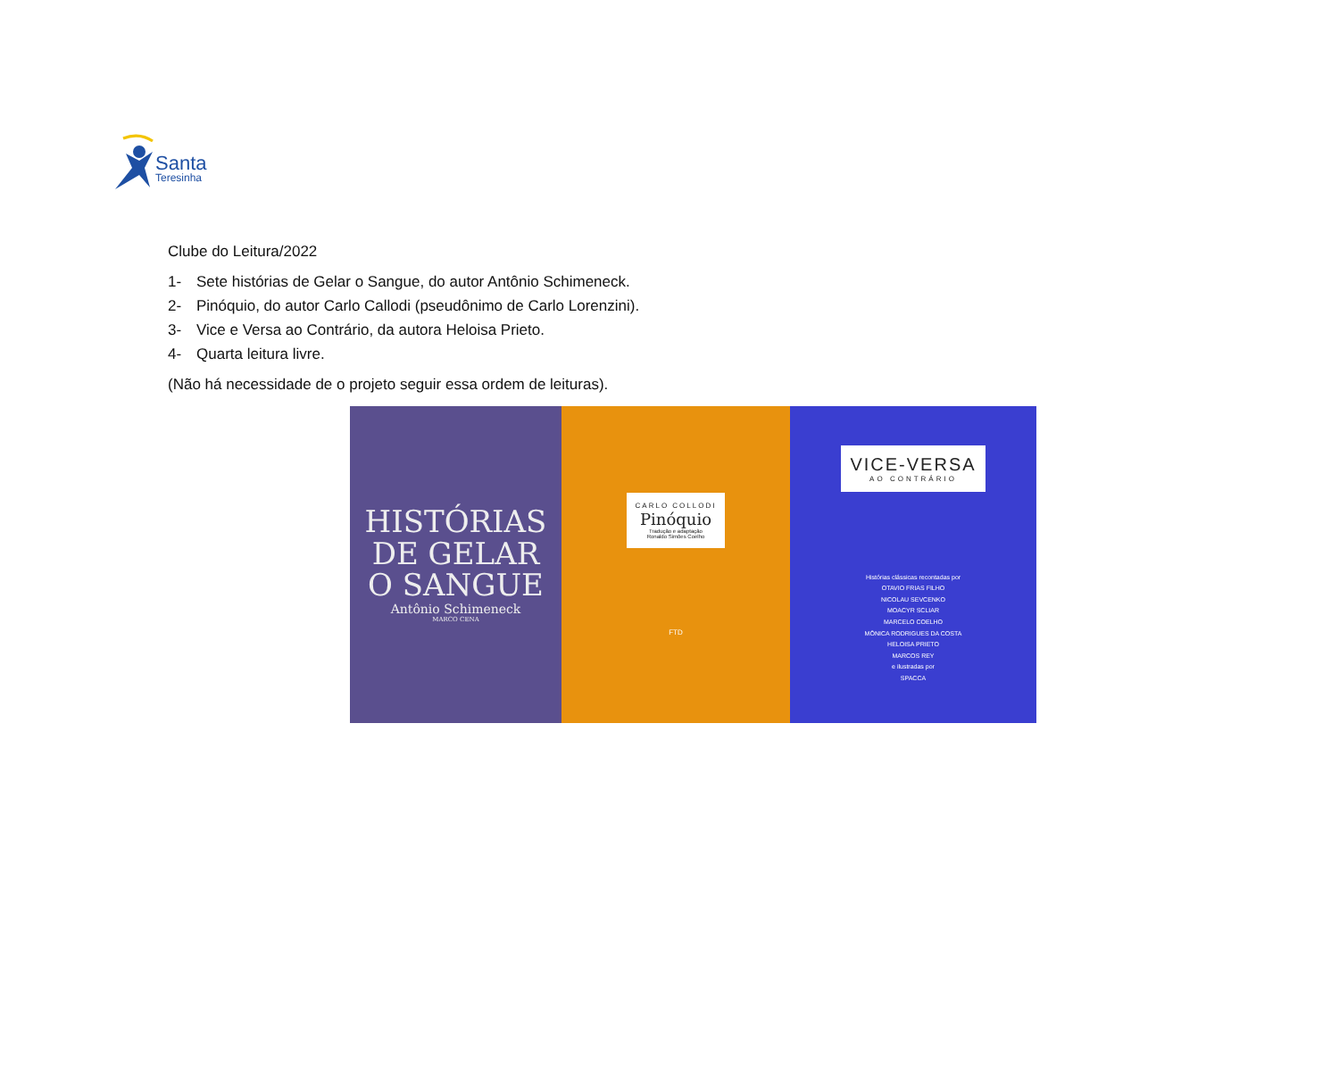Santa
Teresinha
Clube do Leitura/2022
1- Sete histórias de Gelar o Sangue, do autor Antônio Schimeneck.
2- Pinóquio, do autor Carlo Callodi (pseudônimo de Carlo Lorenzini).
3- Vice e Versa ao Contrário, da autora Heloisa Prieto.
4- Quarta leitura livre.
(Não há necessidade de o projeto seguir essa ordem de leituras).
HISTÓRIAS
DE GELAR
O SANGUE
Antônio Schimeneck
MARCO CENA
CARLO COLLODI
Pinóquio
Tradução e adaptação
Ronaldo Simões Coelho
FTD
VICE-VERSA
AO CONTRÁRIO
Histórias clássicas recontadas por
OTAVIO FRIAS FILHO
NICOLAU SEVCENKO
MOACYR SCLIAR
MARCELO COELHO
MÔNICA RODRIGUES DA COSTA
HELOISA PRIETO
MARCOS REY
e ilustradas por
SPACCA